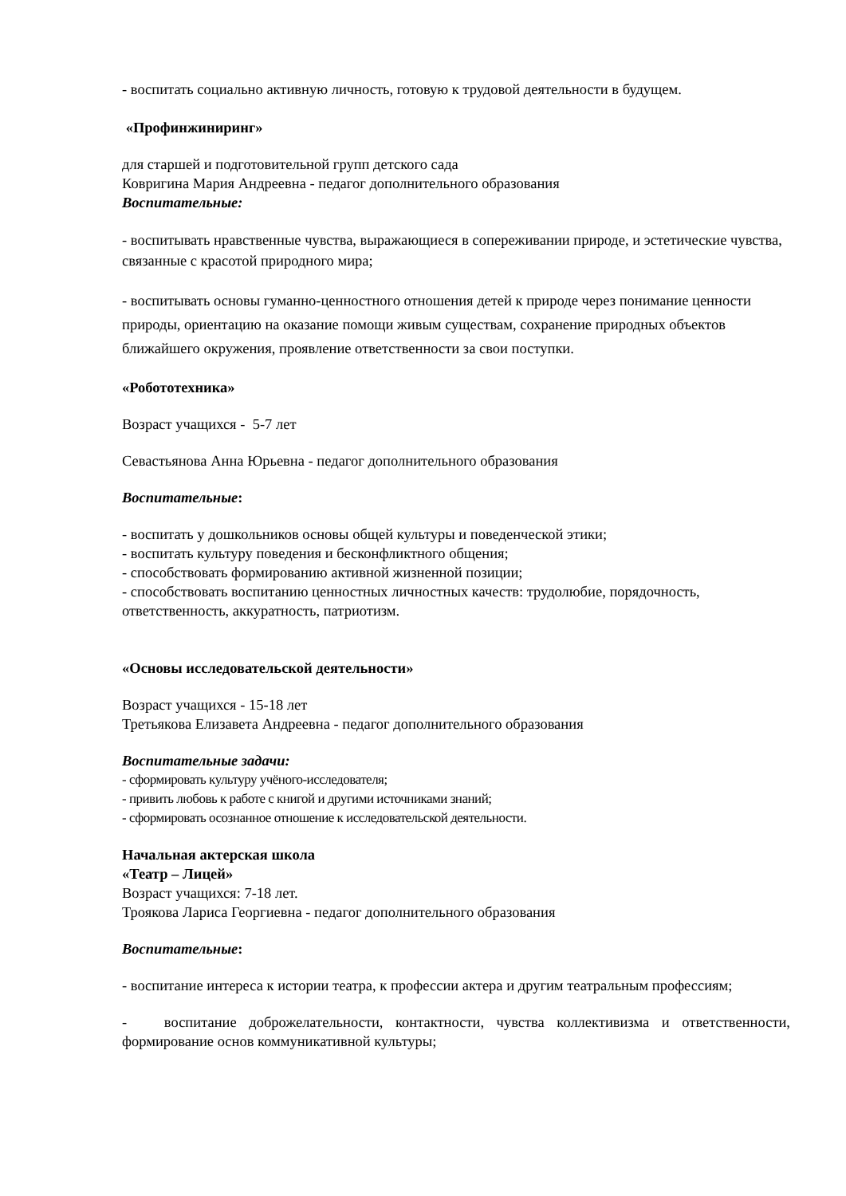- воспитать социально активную личность, готовую к трудовой деятельности в будущем.
«Профинжиниринг»
для старшей и подготовительной групп детского сада
Ковригина Мария Андреевна - педагог дополнительного образования
Воспитательные:
- воспитывать нравственные чувства, выражающиеся в сопереживании природе, и эстетические чувства, связанные с красотой природного мира;
- воспитывать основы гуманно-ценностного отношения детей к природе через понимание ценности природы, ориентацию на оказание помощи живым существам, сохранение природных объектов ближайшего окружения, проявление ответственности за свои поступки.
«Робототехника»
Возраст учащихся - 5-7 лет
Севастьянова Анна Юрьевна - педагог дополнительного образования
Воспитательные:
- воспитать у дошкольников основы общей культуры и поведенческой этики;
- воспитать культуру поведения и бесконфликтного общения;
- способствовать формированию активной жизненной позиции;
- способствовать воспитанию ценностных личностных качеств: трудолюбие, порядочность, ответственность, аккуратность, патриотизм.
«Основы исследовательской деятельности»
Возраст учащихся - 15-18 лет
Третьякова Елизавета Андреевна - педагог дополнительного образования
Воспитательные задачи:
- сформировать культуру учёного-исследователя;
- привить любовь к работе с книгой и другими источниками знаний;
- сформировать осознанное отношение к исследовательской деятельности.
Начальная актерская школа
«Театр – Лицей»
Возраст учащихся: 7-18 лет.
Троякова Лариса Георгиевна - педагог дополнительного образования
Воспитательные:
- воспитание интереса к истории театра, к профессии актера и другим театральным профессиям;
- воспитание доброжелательности, контактности, чувства коллективизма и ответственности, формирование основ коммуникативной культуры;